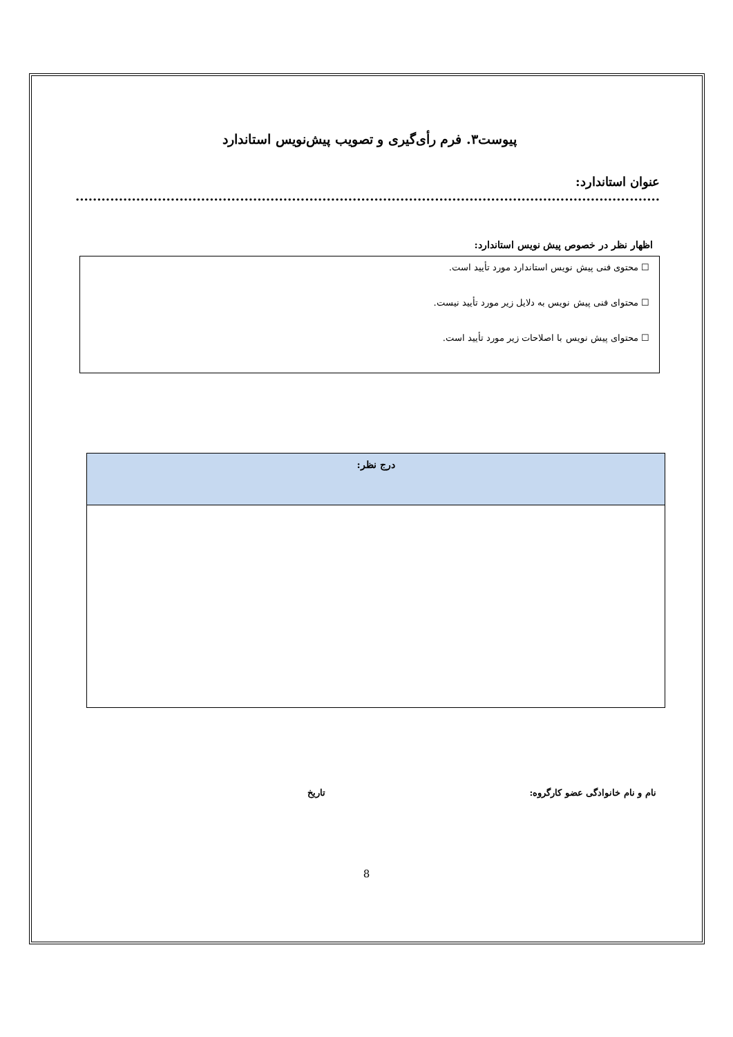پیوست۳. فرم رأی‌گیری و تصویب پیش‌نویس استاندارد
عنوان استاندارد: .......................................................................................................................................
اظهار نظر در خصوص پیش نویس استاندارد:
☐ محتوی فنی پیش نویس استاندارد مورد تأیید است.
☐ محتوای فنی پیش نویس به دلایل زیر مورد تأیید نیست.
☐ محتوای پیش نویس با اصلاحات زیر مورد تأیید است.
| درج نظر: |
| --- |
نام و نام خانوادگی عضو کارگروه: تاریخ
8